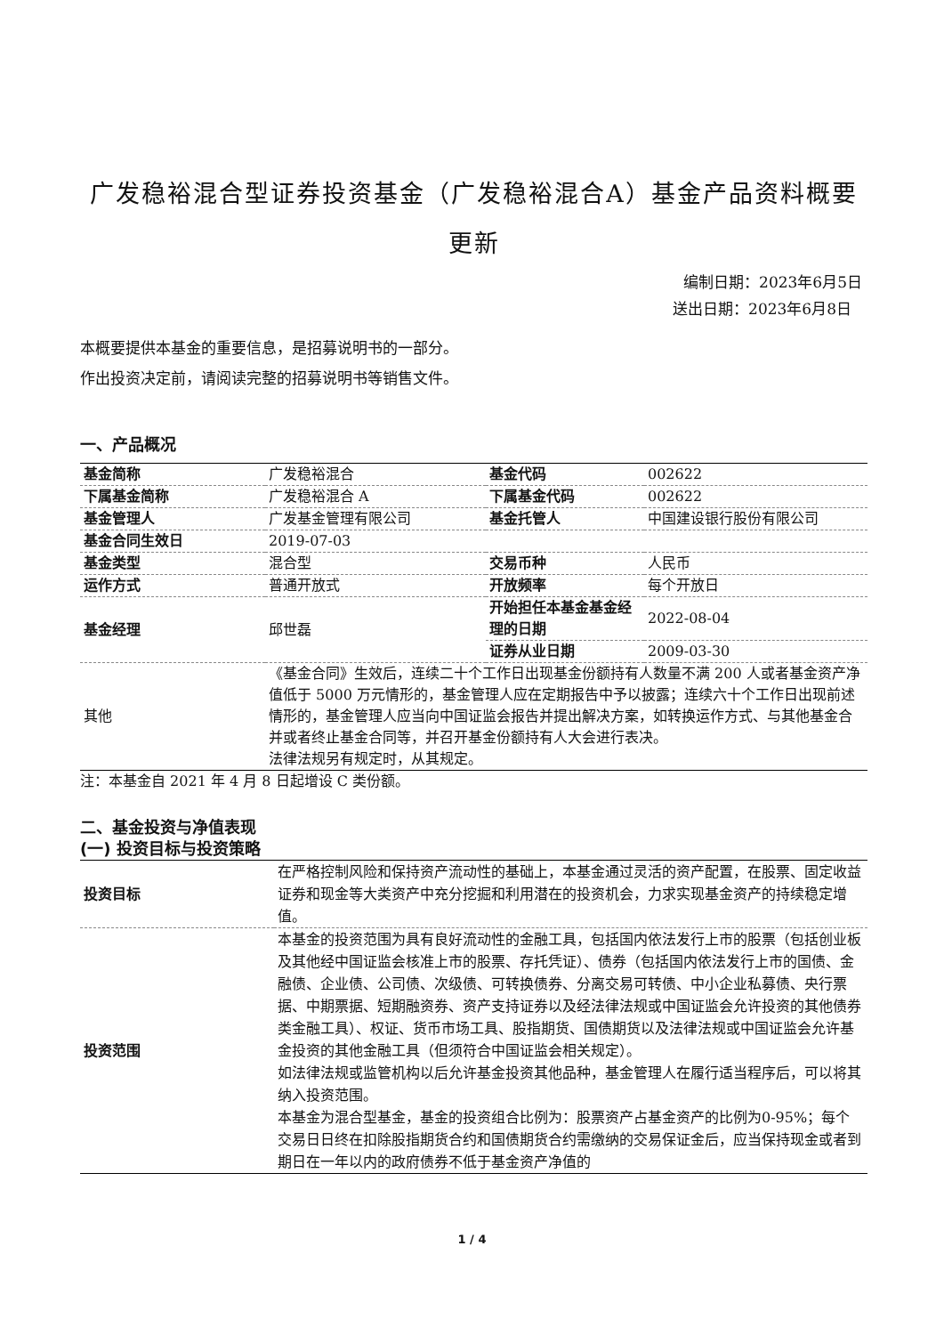广发稳裕混合型证券投资基金（广发稳裕混合A）基金产品资料概要更新
编制日期：2023年6月5日
送出日期：2023年6月8日
本概要提供本基金的重要信息，是招募说明书的一部分。
作出投资决定前，请阅读完整的招募说明书等销售文件。
一、产品概况
| 基金简称 | 广发稳裕混合 | 基金代码 | 002622 |
| 下属基金简称 | 广发稳裕混合 A | 下属基金代码 | 002622 |
| 基金管理人 | 广发基金管理有限公司 | 基金托管人 | 中国建设银行股份有限公司 |
| 基金合同生效日 | 2019-07-03 | | |
| 基金类型 | 混合型 | 交易币种 | 人民币 |
| 运作方式 | 普通开放式 | 开放频率 | 每个开放日 |
| 基金经理 | 邱世磊 | 开始担任本基金基金经理的日期 | 2022-08-04 |
| | | 证券从业日期 | 2009-03-30 |
| 其他 | 《基金合同》生效后，连续二十个工作日出现基金份额持有人数量不满 200 人或者基金资产净值低于 5000 万元情形的，基金管理人应在定期报告中予以披露；连续六十个工作日出现前述情形的，基金管理人应当向中国证监会报告并提出解决方案，如转换运作方式、与其他基金合并或者终止基金合同等，并召开基金份额持有人大会进行表决。 法律法规另有规定时，从其规定。 | | |
注：本基金自 2021 年 4 月 8 日起增设 C 类份额。
二、基金投资与净值表现
(一) 投资目标与投资策略
| 投资目标 | 在严格控制风险和保持资产流动性的基础上，本基金通过灵活的资产配置，在股票、固定收益证券和现金等大类资产中充分挖掘和利用潜在的投资机会，力求实现基金资产的持续稳定增值。 |
| 投资范围 | 本基金的投资范围为具有良好流动性的金融工具，包括国内依法发行上市的股票（包括创业板及其他经中国证监会核准上市的股票、存托凭证）、债券（包括国内依法发行上市的国债、金融债、企业债、公司债、次级债、可转换债券、分离交易可转债、中小企业私募债、央行票据、中期票据、短期融资券、资产支持证券以及经法律法规或中国证监会允许投资的其他债券类金融工具）、权证、货币市场工具、股指期货、国债期货以及法律法规或中国证监会允许基金投资的其他金融工具（但须符合中国证监会相关规定）。 如法律法规或监管机构以后允许基金投资其他品种，基金管理人在履行适当程序后，可以将其纳入投资范围。 本基金为混合型基金，基金的投资组合比例为：股票资产占基金资产的比例为0-95%；每个交易日日终在扣除股指期货合约和国债期货合约需缴纳的交易保证金后，应当保持现金或者到期日在一年以内的政府债券不低于基金资产净值的 |
1 / 4